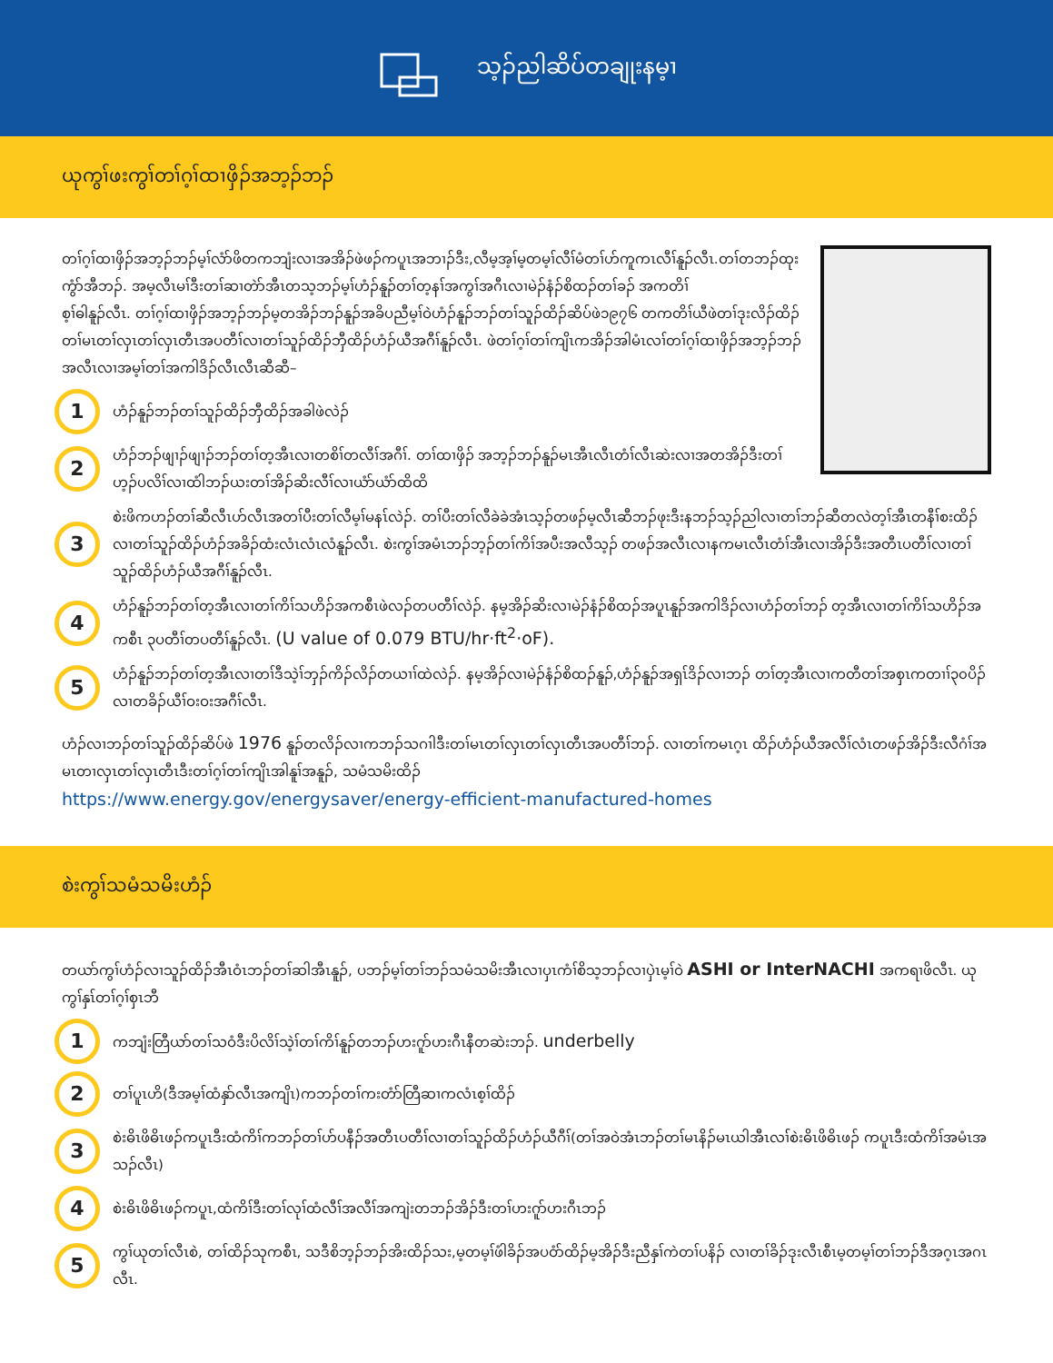သ့ၣ်ညါဆိပ်တချုးနမ့ၢ
ယုကွၢ်ဖးကွၢ်တၢ်ဂ့ၢ်ထၢဖှိၣ်အဘ့ၣ်ဘၣ်
တၢ်ဂ့ၢ်ထၢဖှိၣ်အဘ့ၣ်ဘၣ်မ့ၢ်လံာ်ဖိတကဘျံးလၢအအိၣ်ဖဲဖၣ်ကပူၤအဘၢၣ်ဒီး,လီမ့အ့ၢ်မ့တမ့ၢ်လီၢ်မံတၢ်ဟ်ကူကၤလီၢ်နူၣ်လီၤ.တၢ်တဘၣ်ထုးကွံာ်အီဘၣ်. အမ့လီၤမၢ်ဒီးတၢ်ဆၢတဲာ်အီၤတသ့ဘၣ်မ့ၢ်ဟံၣ်နူၣ်တၢ်တ့နၢ်အကွၢ်အဂီၤလၢမဲၣ်နံၣ်စိထၣ်တၢ်ခၣ် အကတိၢ်
စ့ၢ်ဓါနူၣ်လီၤ. တၢ်ဂ့ၢ်ထၢဖှိၣ်အဘ့ၣ်ဘၣ်မ့တအိၣ်ဘၣ်နူၣ်အခိပညီမ့ၢ်ဝဲဟံၣ်နူၣ်ဘၣ်တၢ်သူၣ်ထိၣ်ဆိပ်ဖဲ၁၉၇၆ တကတိၢ်ယီဖဲတၢ်ဒုးလိၣ်ထိၣ်တၢ်မၤတၢ်လှၤတၢ်လှၤတီၤအပတီၢ်လၢတၢ်သူၣ်ထိၣ်ဘှီထိၣ်ဟံၣ်ယီအဂီၢ်နူၣ်လီၤ. ဖဲတၢ်ဂ့ၢ်တၢ်ကျိၤကအိၣ်အါမံၤလၢ်တၢ်ဂ့ၢ်ထၢဖှိၣ်အဘ့ၣ်ဘၣ်အလီၤလၢအမ့ၢ်တၢ်အကါဒိၣ်လီၤလီၤဆီဆီ–
1
ဟံၣ်နူၣ်ဘၣ်တၢ်သူၣ်ထိၣ်ဘှီထိၣ်အခါဖဲလဲၣ်
2
ဟံၣ်ဘၣ်ဖျၢၣ်ဖျၢၣ်ဘၣ်တၢ်တ့အီၤလၢတစိၢ်တလီၢ်အဂီၢ်. တၢ်ထၢဖှိၣ် အဘ့ၣ်ဘၣ်နူၣ်မၤအီၤလီၤတံၢ်လီၤဆဲးလၢအတအိၣ်ဒီးတၢ်ဟ့ၣ်ပလိၢ်လၢထံါဘၣ်ယးတၢ်အိၣ်ဆိးလီၢ်လၢယံာ်ယံာ်ထိထိ
3
စဲးဖိကဟၣ်တၢ်ဆီလီၤဟ်လီၤအတၢ်ပီးတၢ်လီမ့ၢ်မနၤ်လဲၣ်. တၢ်ပီးတၢ်လီခဲခဲအံၤသ့ၣ်တဖၣ်မ့လီၤဆီဘၣ်ဖုးဒီးနဘၣ်သ့ၣ်ညါလၢတၢ်ဘၣ်ဆီတလဲတ့ၢ်အီၤတနီၢ်စးထိၣ်လၢတၢ်သူၣ်ထိၣ်ဟံၣ်အခိၣ်ထံးလံၤလံၤလံနူၣ်လီၤ. စဲးကွၢ်အမံၤဘၣ်ဘ့ၣ်တၢ်ကိၢ်အပီးအလီသ့ၣ် တဖၣ်အလီၤလၢနကမၤလီၤတံၢ်အီၤလၢအိၣ်ဒီးအတီၤပတီၢ်လၢတၢ်သူၣ်ထိၣ်ဟံၣ်ယီအဂီၢ်နူၣ်လီၤ.
4
ဟံၣ်နူၣ်ဘၣ်တၢ်တ့အီၤလၢတၢ်ကိၢ်သဟိၣ်အကစီၤဖဲလၣ်တပတီၢ်လဲၣ်. နမ့အိၣ်ဆိးလၢမဲၣ်နံၣ်စိထၣ်အပူၤနူၣ်အကါဒိၣ်လၢဟံၣ်တၢ်ဘၣ် တ့အီၤလၢတၢ်ကိၢ်သဟိၣ်အကစီၤ ၃ပတီၢ်တပတီၢ်နူၣ်လီၤ. (U value of 0.079 BTU/hr·ft<sup>2</sup>·oF).
5
ဟံၣ်နူၣ်ဘၣ်တၢ်တ့အီၤလၢတၢ်ဒီသဲ့ၢ်ဘှၣ်ကိၣ်လိၣ်တယၢၢ်ထဲလဲၣ်. နမ့အိၣ်လၢမဲၣ်နံၣ်စိထၣ်နူၣ်,ဟံၣ်နူၣ်အရှၤ်ဒိၣ်လၢဘၣ် တၢ်တ့အီၤလၢကတီတၢ်အစှၤကတၢၢ်၃၀ပိၣ်လၢတခိၣ်ယီၢ်ဝးဝးအဂီၢ်လီၤ.
ဟံၣ်လၢဘၣ်တၢ်သူၣ်ထိၣ်ဆိပ်ဖဲ 1976 နူၣ်တလိၣ်လၢကဘၣ်သဂၢါဒီးတၢ်မၤတၢ်လှၤတၢ်လှၤတီၤအပတီၢ်ဘၣ်. လၢတၢ်ကမၤဂ့ၤ ထိၣ်ဟံၣ်ယီအလီၢ်လံၤတဖၣ်အိၣ်ဒီးလီဂံၢ်အမၤတၢလှၤတၢ်လှၤတီၤဒီးတၢ်ဂ့ၢ်တၢ်ကျိၤအါနူၢ်အနူၣ်, သမံသမိးထိၣ်
https://www.energy.gov/energysaver/energy-efficient-manufactured-homes
စဲးကွၢ်သမံသမိးဟံၣ်
တယာ်ကွၢ်ဟံၣ်လၢသူၣ်ထိၣ်အီၤဝံၤဘၣ်တၢ်ဆါအီၤနူၣ်, ပဘၣ်မ့ၢ်တၢ်ဘၣ်သမံသမိးအီၤလၢပှၤကံၢ်စိသ့ဘၣ်လၢပှဲၤမ့ၢ်ဝဲ ASHI or InterNACHI အကရၢဖိလီၤ. ယုကွၢ်နှၤ်တၢ်ဂ့ၢ်စှၤဘီ
1
ကဘျံးတြီယာ်တၢ်သဝံဒီးပိလိၢ်သဲ့ၢ်တၢ်ကိၢ်နူၣ်တဘၣ်ဟးဂူာ်ဟးဂီၤနီတဆဲးဘၣ်. underbelly
2
တၢ်ပူၤဟိ(ဒီအမ့ၢ်ထံနှာ်လီၤအကျိၤ)ကဘၣ်တၢ်ကးတံာ်တြီဆၢကလံၤစ့ၢ်ထိၣ်
3
စဲးဓိၤဖိဓိၤဖၣ်ကပူၤဒီးထံကိၢ်ကဘၣ်တၢ်ဟ်ပနီၣ်အတီၤပတီၢ်လၢတၢ်သူၣ်ထိၣ်ဟံၣ်ယီဂီၢ်(တၢ်အဝဲအံၤဘၣ်တၢ်မၤနိၣ်မၤယါအီၤလၢ်စဲးဓိၤဖိဓိၤဖၣ် ကပူၤဒီးထံကိၢ်အမံၤအသၣ်လီၤ)
4
စဲးဓိၤဖိဓိၤဖၣ်ကပူၤ,ထံကိၢ်ဒီးတၢ်လုၢ်ထံလီၢ်အလီၢ်အကျဲးတဘၣ်အိၣ်ဒီးတၢ်ဟးဂူာ်ဟးဂီၤဘၣ်
5
ကွၢ်ယုတၢ်လီၤစဲ, တၢ်ထိၣ်သုကစီၤ, သဒီစိဘ့ၣ်ဘၣ်အိးထိၣ်သး,မ့တမ့ၢ်ဖံါခိၣ်အပဝံာ်ထိၣ်မ့အိၣ်ဒီးညီနှၢ်ကဲတၢ်ပနိၣ် လၢတၢ်ခိၣ်ဒုးလီၤစီၤမ့တမ့ၢ်တၢ်ဘၣ်ဒီအဂ့ၤအဂၤလီၤ.